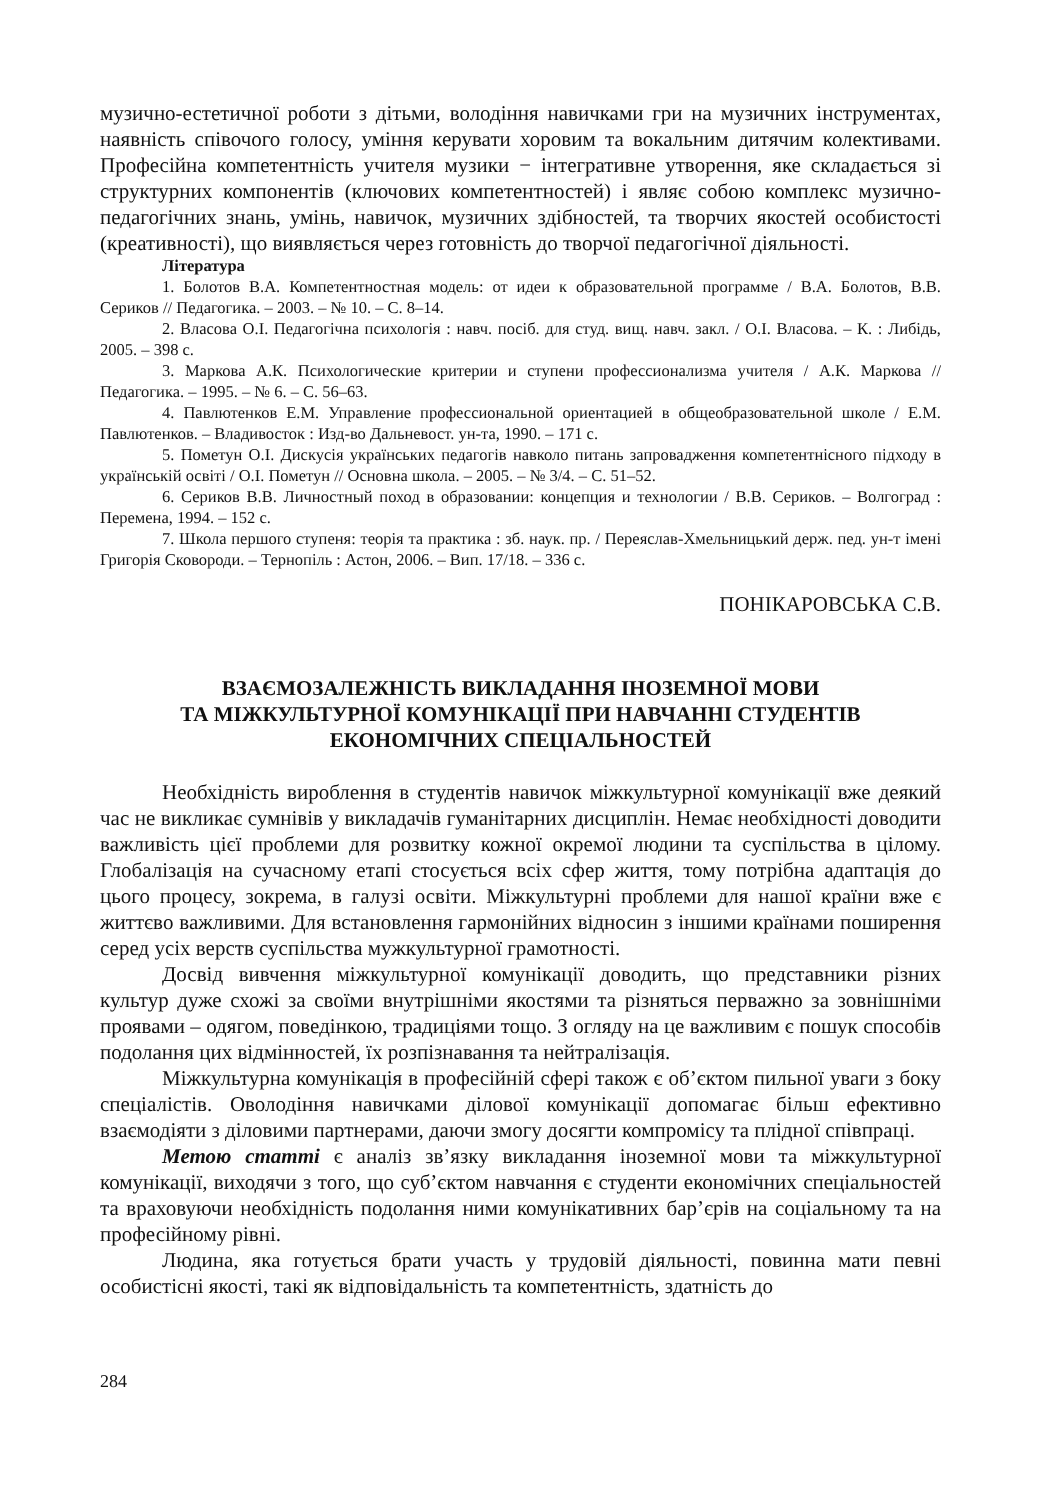музично-естетичної роботи з дітьми, володіння навичками гри на музичних інструментах, наявність співочого голосу, уміння керувати хоровим та вокальним дитячим колективами. Професійна компетентність учителя музики − інтегративне утворення, яке складається зі структурних компонентів (ключових компетентностей) і являє собою комплекс музично-педагогічних знань, умінь, навичок, музичних здібностей, та творчих якостей особистості (креативності), що виявляється через готовність до творчої педагогічної діяльності.
Література
1. Болотов В.А. Компетентностная модель: от идеи к образовательной программе / В.А. Болотов, В.В. Сериков // Педагогика. – 2003. – № 10. – С. 8–14.
2. Власова О.І. Педагогічна психологія : навч. посіб. для студ. вищ. навч. закл. / О.І. Власова. – К. : Либідь, 2005. – 398 с.
3. Маркова А.К. Психологические критерии и ступени профессионализма учителя / А.К. Маркова // Педагогика. – 1995. – № 6. – С. 56–63.
4. Павлютенков Е.М. Управление профессиональной ориентацией в общеобразовательной школе / Е.М. Павлютенков. – Владивосток : Изд-во Дальневост. ун-та, 1990. – 171 с.
5. Пометун О.І. Дискусія українських педагогів навколо питань запровадження компетентнісного підходу в українській освіті / О.І. Пометун // Основна школа. – 2005. – № 3/4. – С. 51–52.
6. Сериков В.В. Личностный поход в образовании: концепция и технологии / В.В. Сериков. – Волгоград : Перемена, 1994. – 152 с.
7. Школа першого ступеня: теорія та практика : зб. наук. пр. / Переяслав-Хмельницький держ. пед. ун-т імені Григорія Сковороди. – Тернопіль : Астон, 2006. – Вип. 17/18. – 336 с.
ПОНІКАРОВСЬКА С.В.
ВЗАЄМОЗАЛЕЖНІСТЬ ВИКЛАДАННЯ ІНОЗЕМНОЇ МОВИ
ТА МІЖКУЛЬТУРНОЇ КОМУНІКАЦІЇ ПРИ НАВЧАННІ СТУДЕНТІВ
ЕКОНОМІЧНИХ СПЕЦІАЛЬНОСТЕЙ
Необхідність вироблення в студентів навичок міжкультурної комунікації вже деякий час не викликає сумнівів у викладачів гуманітарних дисциплін. Немає необхідності доводити важливість цієї проблеми для розвитку кожної окремої людини та суспільства в цілому. Глобалізація на сучасному етапі стосується всіх сфер життя, тому потрібна адаптація до цього процесу, зокрема, в галузі освіти. Міжкультурні проблеми для нашої країни вже є життєво важливими. Для встановлення гармонійних відносин з іншими країнами поширення серед усіх верств суспільства мужкультурної грамотності.
Досвід вивчення міжкультурної комунікації доводить, що представники різних культур дуже схожі за своїми внутрішніми якостями та різняться перважно за зовнішніми проявами – одягом, поведінкою, традиціями тощо. З огляду на це важливим є пошук способів подолання цих відмінностей, їх розпізнавання та нейтралізація.
Міжкультурна комунікація в професійній сфері також є об’єктом пильної уваги з боку спеціалістів. Оволодіння навичками ділової комунікації допомагає більш ефективно взаємодіяти з діловими партнерами, даючи змогу досягти компромісу та плідної співпраці.
Метою статті є аналіз зв’язку викладання іноземної мови та міжкультурної комунікації, виходячи з того, що суб’єктом навчання є студенти економічних спеціальностей та враховуючи необхідність подолання ними комунікативних бар’єрів на соціальному та на професійному рівні.
Людина, яка готується брати участь у трудовій діяльності, повинна мати певні особистісні якості, такі як відповідальність та компетентність, здатність до
284